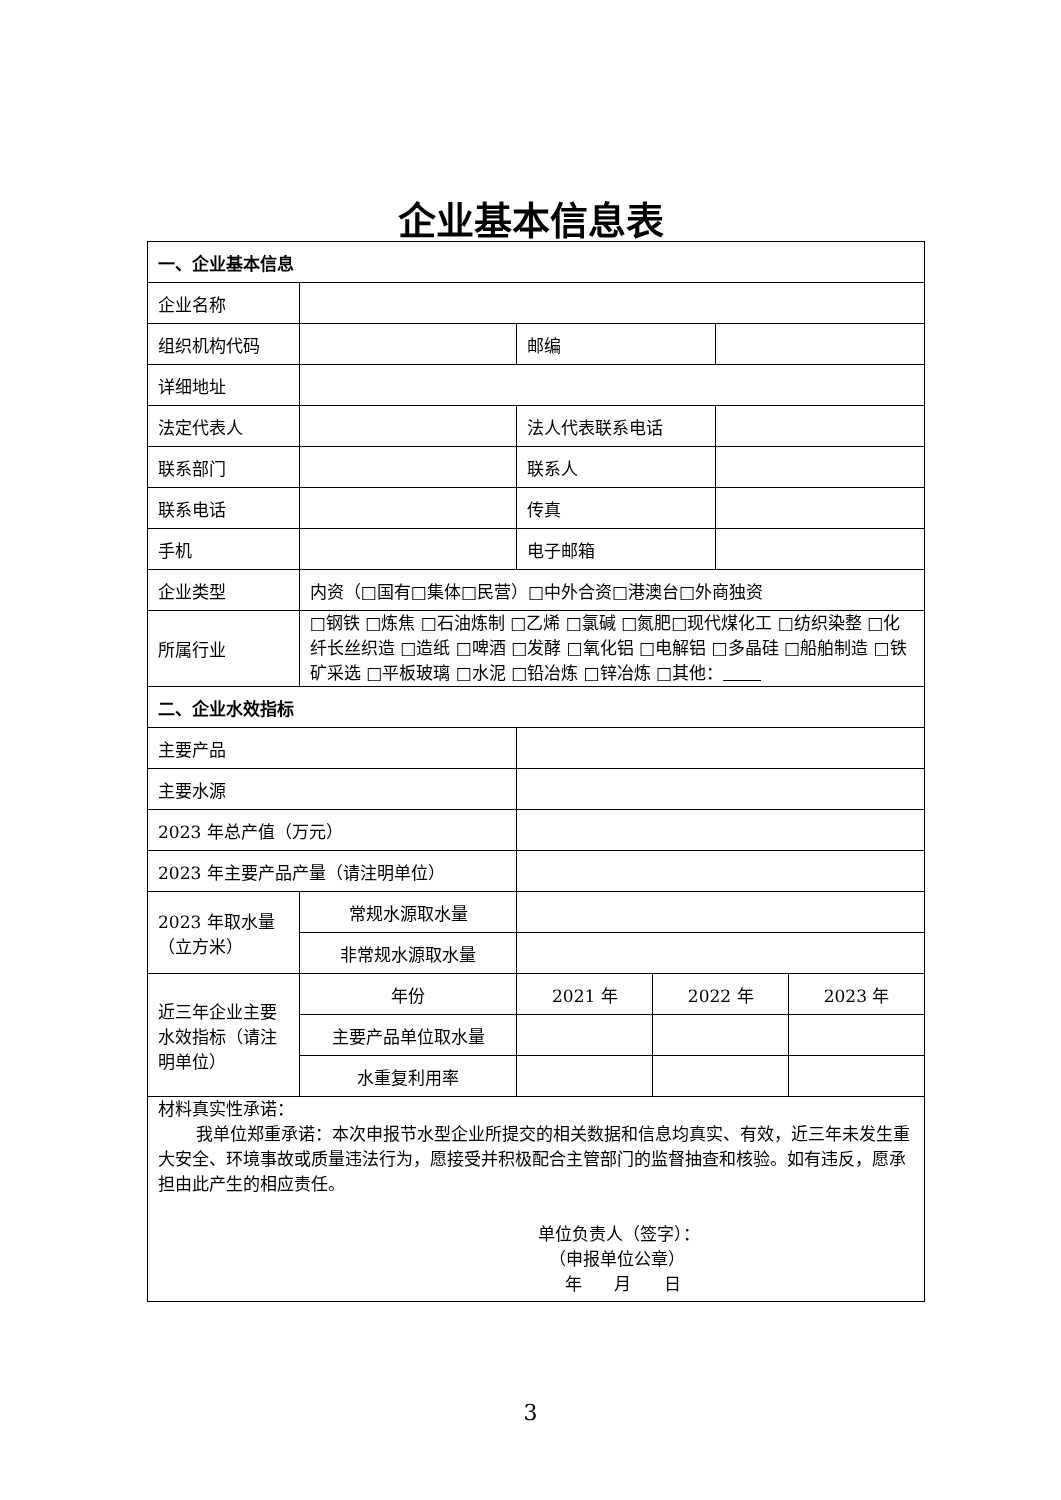企业基本信息表
| 一、企业基本信息 | | | | | |
| 企业名称 | | | | | |
| 组织机构代码 | | 邮编 | | | |
| 详细地址 | | | | | |
| 法定代表人 | | 法人代表联系电话 | | | |
| 联系部门 | | 联系人 | | | |
| 联系电话 | | 传真 | | | |
| 手机 | | 电子邮箱 | | | |
| 企业类型 | 内资（□国有□集体□民营）□中外合资□港澳台□外商独资 | | | | |
| 所属行业 | □钢铁 □炼焦 □石油炼制 □乙烯 □氯碱 □氮肥□现代煤化工 □纺织染整 □化纤长丝织造 □造纸 □啤酒 □发酵 □氧化铝 □电解铝 □多晶硅 □船舶制造 □铁矿采选 □平板玻璃 □水泥 □铅冶炼 □锌冶炼 □其他： | | | | |
| 二、企业水效指标 | | | | | |
| 主要产品 | | | | | |
| 主要水源 | | | | | |
| 2023 年总产值（万元） | | | | | |
| 2023 年主要产品产量（请注明单位） | | | | | |
| 2023 年取水量（立方米） | 常规水源取水量 | | | | |
| | 非常规水源取水量 | | | | |
| 近三年企业主要水效指标（请注明单位） | 年份 | 2021 年 | 2022 年 | | 2023 年 |
| | 主要产品单位取水量 | | | | |
| | 水重复利用率 | | | | |
| 材料真实性承诺： 我单位郑重承诺：本次申报节水型企业所提交的相关数据和信息均真实、有效，近三年未发生重大安全、环境事故或质量违法行为，愿接受并积极配合主管部门的监督抽查和核验。如有违反，愿承担由此产生的相应责任。 单位负责人（签字）： （申报单位公章） 年 月 日 | | | | | |
3